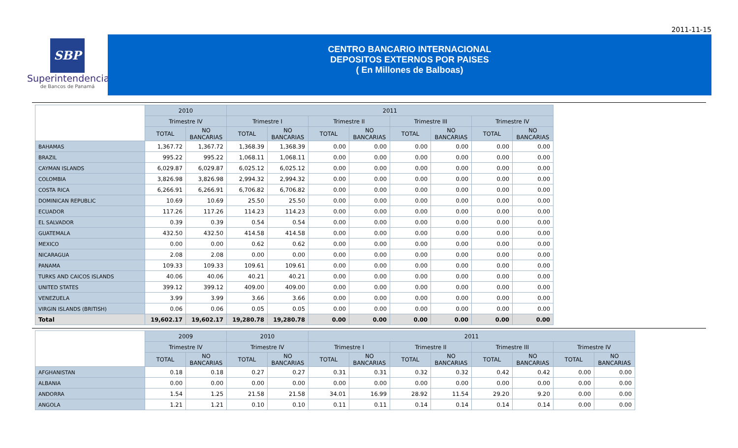2011-11-15
SBP
Superintendencia
de Bancos de Panamá
CENTRO BANCARIO INTERNACIONAL
DEPOSITOS EXTERNOS POR PAISES
( En Millones de Balboas)
| | 2010 | | 2011 | | | | | | | |
| --- | --- | --- | --- | --- | --- | --- | --- | --- | --- | --- |
| | Trimestre IV | | Trimestre I | | Trimestre II | | Trimestre III | | Trimestre IV | |
| | TOTAL | NO BANCARIAS | TOTAL | NO BANCARIAS | TOTAL | NO BANCARIAS | TOTAL | NO BANCARIAS | TOTAL | NO BANCARIAS |
| BAHAMAS | 1,367.72 | 1,367.72 | 1,368.39 | 1,368.39 | 0.00 | 0.00 | 0.00 | 0.00 | 0.00 | 0.00 |
| BRAZIL | 995.22 | 995.22 | 1,068.11 | 1,068.11 | 0.00 | 0.00 | 0.00 | 0.00 | 0.00 | 0.00 |
| CAYMAN ISLANDS | 6,029.87 | 6,029.87 | 6,025.12 | 6,025.12 | 0.00 | 0.00 | 0.00 | 0.00 | 0.00 | 0.00 |
| COLOMBIA | 3,826.98 | 3,826.98 | 2,994.32 | 2,994.32 | 0.00 | 0.00 | 0.00 | 0.00 | 0.00 | 0.00 |
| COSTA RICA | 6,266.91 | 6,266.91 | 6,706.82 | 6,706.82 | 0.00 | 0.00 | 0.00 | 0.00 | 0.00 | 0.00 |
| DOMINICAN REPUBLIC | 10.69 | 10.69 | 25.50 | 25.50 | 0.00 | 0.00 | 0.00 | 0.00 | 0.00 | 0.00 |
| ECUADOR | 117.26 | 117.26 | 114.23 | 114.23 | 0.00 | 0.00 | 0.00 | 0.00 | 0.00 | 0.00 |
| EL SALVADOR | 0.39 | 0.39 | 0.54 | 0.54 | 0.00 | 0.00 | 0.00 | 0.00 | 0.00 | 0.00 |
| GUATEMALA | 432.50 | 432.50 | 414.58 | 414.58 | 0.00 | 0.00 | 0.00 | 0.00 | 0.00 | 0.00 |
| MEXICO | 0.00 | 0.00 | 0.62 | 0.62 | 0.00 | 0.00 | 0.00 | 0.00 | 0.00 | 0.00 |
| NICARAGUA | 2.08 | 2.08 | 0.00 | 0.00 | 0.00 | 0.00 | 0.00 | 0.00 | 0.00 | 0.00 |
| PANAMA | 109.33 | 109.33 | 109.61 | 109.61 | 0.00 | 0.00 | 0.00 | 0.00 | 0.00 | 0.00 |
| TURKS AND CAICOS ISLANDS | 40.06 | 40.06 | 40.21 | 40.21 | 0.00 | 0.00 | 0.00 | 0.00 | 0.00 | 0.00 |
| UNITED STATES | 399.12 | 399.12 | 409.00 | 409.00 | 0.00 | 0.00 | 0.00 | 0.00 | 0.00 | 0.00 |
| VENEZUELA | 3.99 | 3.99 | 3.66 | 3.66 | 0.00 | 0.00 | 0.00 | 0.00 | 0.00 | 0.00 |
| VIRGIN ISLANDS (BRITISH) | 0.06 | 0.06 | 0.05 | 0.05 | 0.00 | 0.00 | 0.00 | 0.00 | 0.00 | 0.00 |
| Total | 19,602.17 | 19,602.17 | 19,280.78 | 19,280.78 | 0.00 | 0.00 | 0.00 | 0.00 | 0.00 | 0.00 |
| | 2009 | | 2010 | | 2011 | | | | | | | |
| --- | --- | --- | --- | --- | --- | --- | --- | --- | --- | --- | --- | --- |
| | Trimestre IV | | Trimestre IV | | Trimestre I | | Trimestre II | | Trimestre III | | Trimestre IV | |
| | TOTAL | NO BANCARIAS | TOTAL | NO BANCARIAS | TOTAL | NO BANCARIAS | TOTAL | NO BANCARIAS | TOTAL | NO BANCARIAS | TOTAL | NO BANCARIAS |
| AFGHANISTAN | 0.18 | 0.18 | 0.27 | 0.27 | 0.31 | 0.31 | 0.32 | 0.32 | 0.42 | 0.42 | 0.00 | 0.00 |
| ALBANIA | 0.00 | 0.00 | 0.00 | 0.00 | 0.00 | 0.00 | 0.00 | 0.00 | 0.00 | 0.00 | 0.00 | 0.00 |
| ANDORRA | 1.54 | 1.25 | 21.58 | 21.58 | 34.01 | 16.99 | 28.92 | 11.54 | 29.20 | 9.20 | 0.00 | 0.00 |
| ANGOLA | 1.21 | 1.21 | 0.10 | 0.10 | 0.11 | 0.11 | 0.14 | 0.14 | 0.14 | 0.14 | 0.00 | 0.00 |